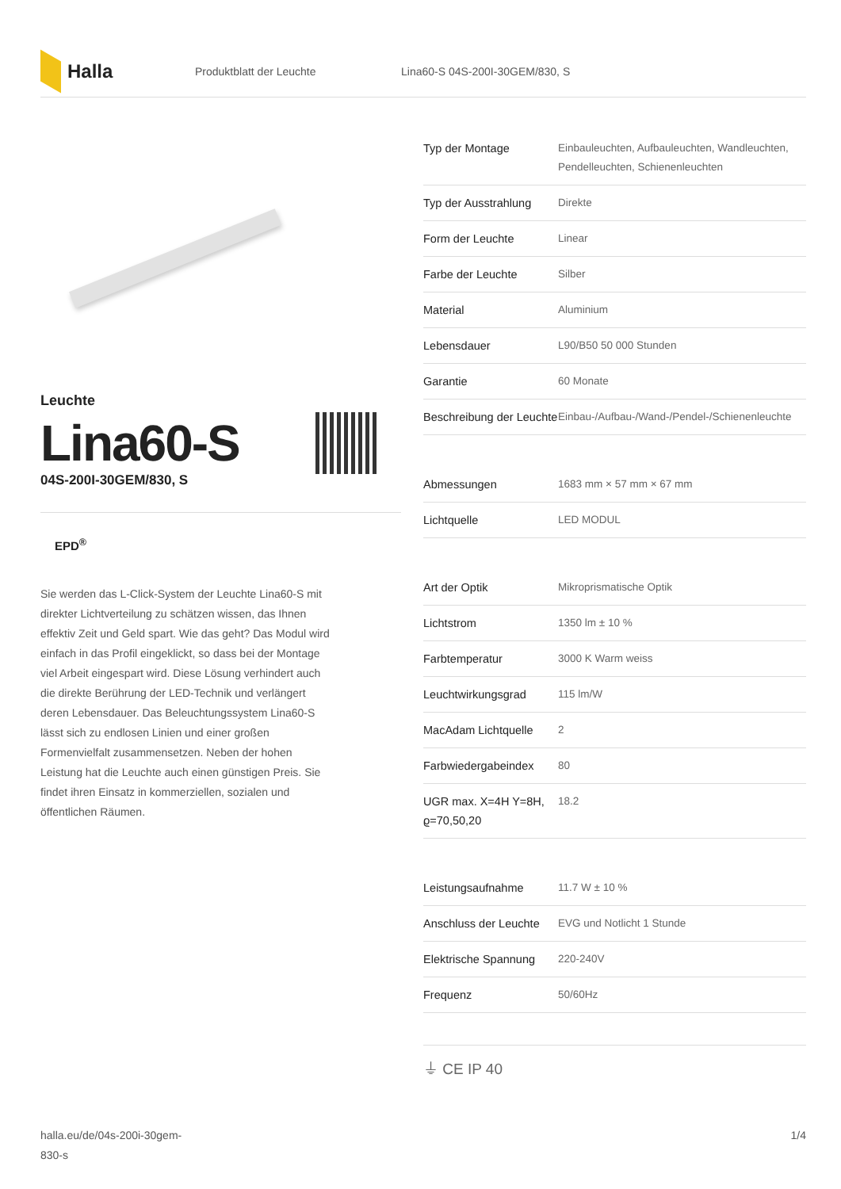Halla
Produktblatt der Leuchte Lina60-S 04S-200I-30GEM/830, S
Leuchte
Lina60-S
04S-200I-30GEM/830, S
EPD<sup>®</sup>
Sie werden das L-Click-System der Leuchte Lina60-S mit direkter Lichtverteilung zu schätzen wissen, das Ihnen effektiv Zeit und Geld spart. Wie das geht? Das Modul wird einfach in das Profil eingeklickt, so dass bei der Montage viel Arbeit eingespart wird. Diese Lösung verhindert auch die direkte Berührung der LED-Technik und verlängert deren Lebensdauer. Das Beleuchtungssystem Lina60-S lässt sich zu endlosen Linien und einer großen Formenvielfalt zusammensetzen. Neben der hohen Leistung hat die Leuchte auch einen günstigen Preis. Sie findet ihren Einsatz in kommerziellen, sozialen und öffentlichen Räumen.
| Typ der Montage | Einbauleuchten, Aufbauleuchten, Wandleuchten, Pendelleuchten, Schienenleuchten |
| Typ der Ausstrahlung | Direkte |
| Form der Leuchte | Linear |
| Farbe der Leuchte | Silber |
| Material | Aluminium |
| Lebensdauer | L90/B50 50 000 Stunden |
| Garantie | 60 Monate |
| Beschreibung der Leuchte | Einbau-/Aufbau-/Wand-/Pendel-/Schienenleuchte |
| Abmessungen | 1683 mm × 57 mm × 67 mm |
| Lichtquelle | LED MODUL |
| Art der Optik | Mikroprismatische Optik |
| Lichtstrom | 1350 lm ± 10 % |
| Farbtemperatur | 3000 K Warm weiss |
| Leuchtwirkungsgrad | 115 lm/W |
| MacAdam Lichtquelle | 2 |
| Farbwiedergabeindex | 80 |
| UGR max. X=4H Y=8H, ϱ=70,50,20 | 18.2 |
| Leistungsaufnahme | 11.7 W ± 10 % |
| Anschluss der Leuchte | EVG und Notlicht 1 Stunde |
| Elektrische Spannung | 220-240V |
| Frequenz | 50/60Hz |
⏚ CE IP 40
halla.eu/de/04s-200i-30gem-
830-s
1/4